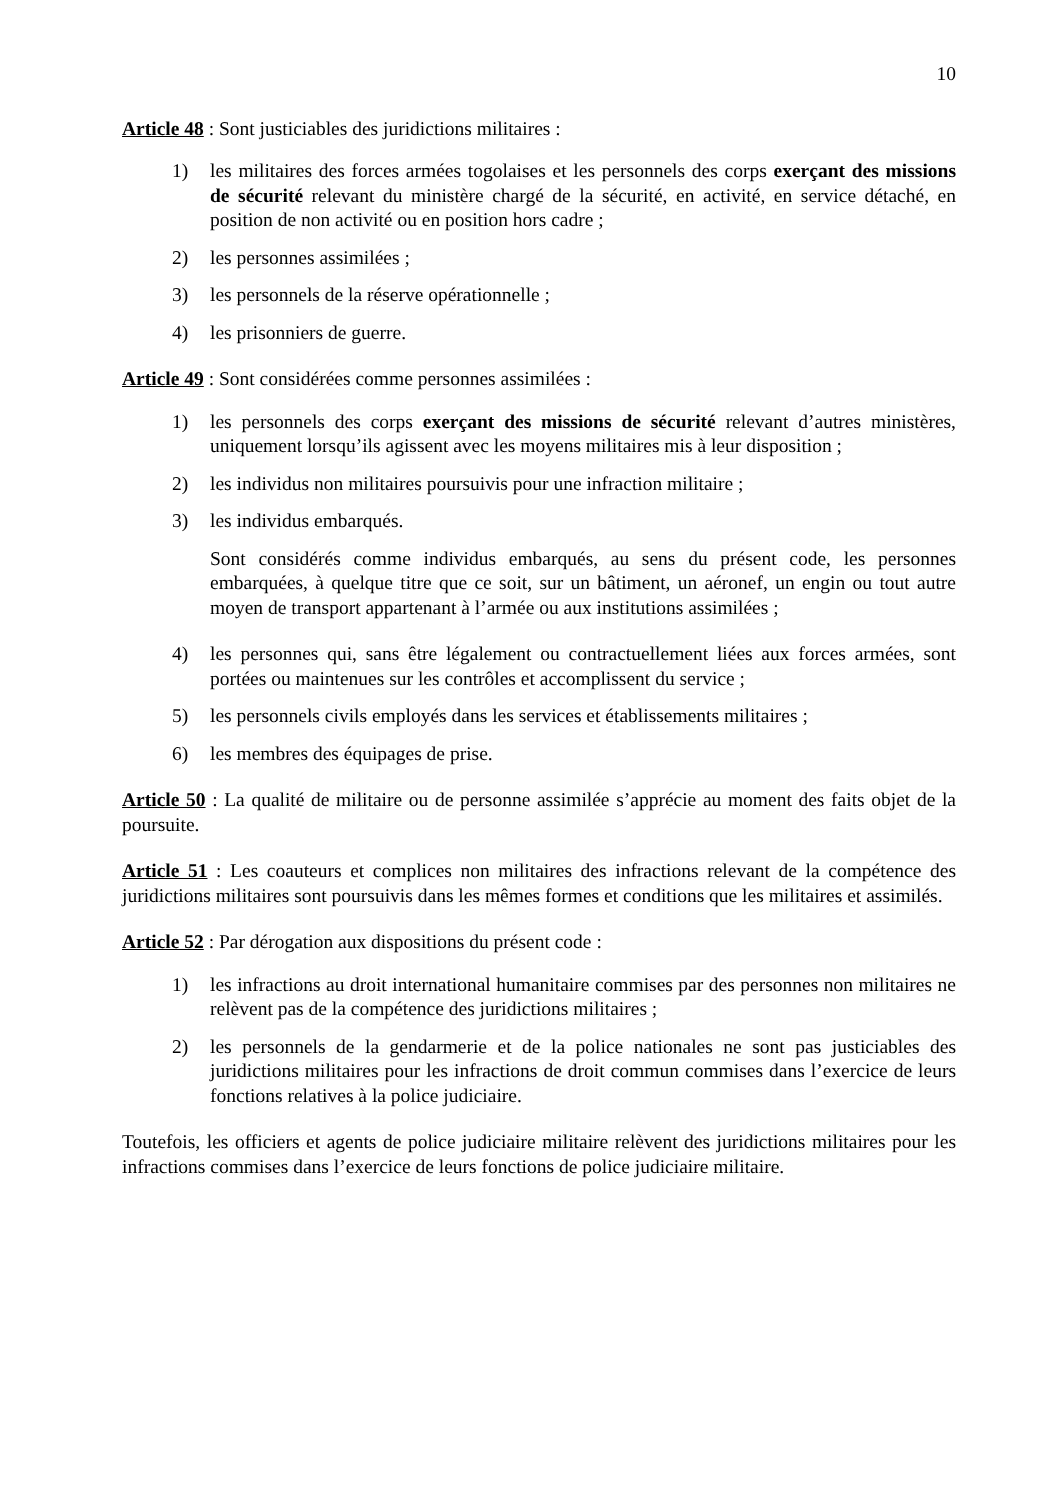10
Article 48 : Sont justiciables des juridictions militaires :
1) les militaires des forces armées togolaises et les personnels des corps exerçant des missions de sécurité relevant du ministère chargé de la sécurité, en activité, en service détaché, en position de non activité ou en position hors cadre ;
2) les personnes assimilées ;
3) les personnels de la réserve opérationnelle ;
4) les prisonniers de guerre.
Article 49 : Sont considérées comme personnes assimilées :
1) les personnels des corps exerçant des missions de sécurité relevant d’autres ministères, uniquement lorsqu’ils agissent avec les moyens militaires mis à leur disposition ;
2) les individus non militaires poursuivis pour une infraction militaire ;
3) les individus embarqués.
Sont considérés comme individus embarqués, au sens du présent code, les personnes embarquées, à quelque titre que ce soit, sur un bâtiment, un aéronef, un engin ou tout autre moyen de transport appartenant à l’armée ou aux institutions assimilées ;
4) les personnes qui, sans être légalement ou contractuellement liées aux forces armées, sont portées ou maintenues sur les contrôles et accomplissent du service ;
5) les personnels civils employés dans les services et établissements militaires ;
6) les membres des équipages de prise.
Article 50 : La qualité de militaire ou de personne assimilée s’apprécie au moment des faits objet de la poursuite.
Article 51 : Les coauteurs et complices non militaires des infractions relevant de la compétence des juridictions militaires sont poursuivis dans les mêmes formes et conditions que les militaires et assimilés.
Article 52 : Par dérogation aux dispositions du présent code :
1) les infractions au droit international humanitaire commises par des personnes non militaires ne relèvent pas de la compétence des juridictions militaires ;
2) les personnels de la gendarmerie et de la police nationales ne sont pas justiciables des juridictions militaires pour les infractions de droit commun commises dans l’exercice de leurs fonctions relatives à la police judiciaire.
Toutefois, les officiers et agents de police judiciaire militaire relèvent des juridictions militaires pour les infractions commises dans l’exercice de leurs fonctions de police judiciaire militaire.